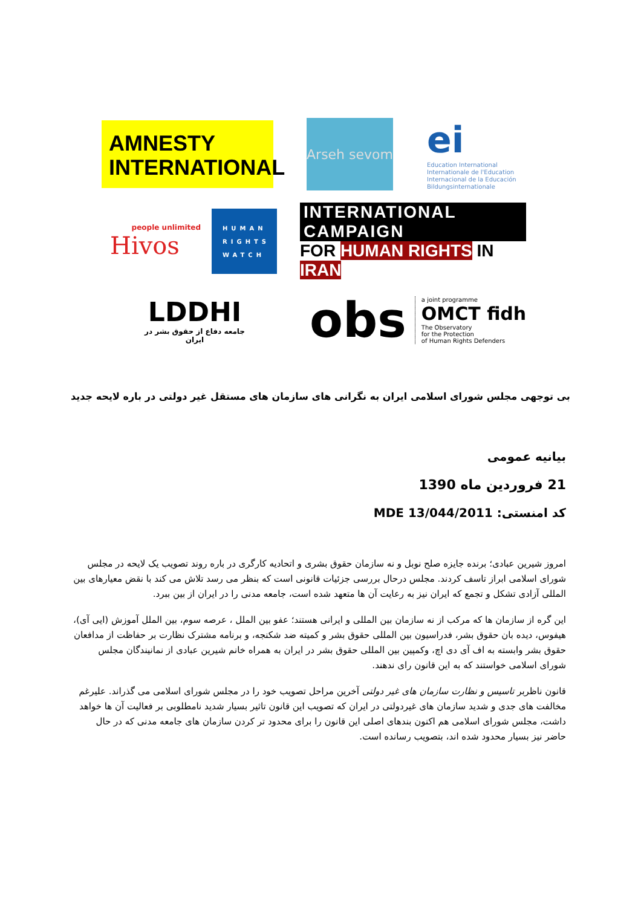AMNESTY
INTERNATIONAL
Arseh sevom
ei
Education International
Internationale de l'Education
Internacional de la Educación
Bildungsinternationale
people unlimited
Hivos
HUMAN RIGHTS WATCH
INTERNATIONAL CAMPAIGN
FOR HUMAN RIGHTS IN IRAN
LDDHI
جامعه دفاع از حقوق بشر در ایران
obs
a joint programme
OMCT fidh
The Observatory
for the Protection
of Human Rights Defenders
بی توجهی مجلس شورای اسلامی ایران به نگرانی های سازمان های مستقل غیر دولتی در باره لایحه جدید
بیانیه عمومی
21 فروردین ماه 1390
کد امنستی: MDE 13/044/2011
امروز شیرین عبادی؛ برنده جایزه صلح نوبل و نه سازمان حقوق بشری و اتحادیه کارگری در باره روند تصویب یک لایحه در مجلس شورای اسلامی ابراز تاسف کردند. مجلس درحال بررسی جزئیات قانونی است که بنظر می رسد تلاش می کند با نقض معیارهای بین المللی آزادی تشکل و تجمع که ایران نیز به رعایت آن ها متعهد شده است، جامعه مدنی را در ایران از بین ببرد.
این گره از سازمان ها که مرکب از نه سازمان بین المللی و ایرانی هستند؛ عفو بین الملل ، عرصه سوم، بین الملل آموزش (ایی آی)، هیفوس، دیده بان حقوق بشر، فدراسیون بین المللی حقوق بشر و کمیته ضد شکنجه، و برنامه مشترک نظارت بر حفاظت از مدافعان حقوق بشر وابسته به اف آی دی اچ، وکمپین بین المللی حقوق بشر در ایران به همراه خانم شیرین عبادی از نمانیندگان مجلس شورای اسلامی خواستند که به این قانون رای ندهند.
قانون ناظربر تاسیس و نظارت سازمان های غیر دولتی آخرین مراحل تصویب خود را در مجلس شورای اسلامی می گذراند. علیرغم مخالفت های جدی و شدید سازمان های غیردولتی در ایران که تصویب این قانون تاثیر بسیار شدید نامطلوبی بر فعالیت آن ها خواهد داشت، مجلس شورای اسلامی هم اکنون بندهای اصلی این قانون را برای محدود تر کردن سازمان های جامعه مدنی که در حال حاضر نیز بسیار محدود شده اند، بتصویب رسانده است.